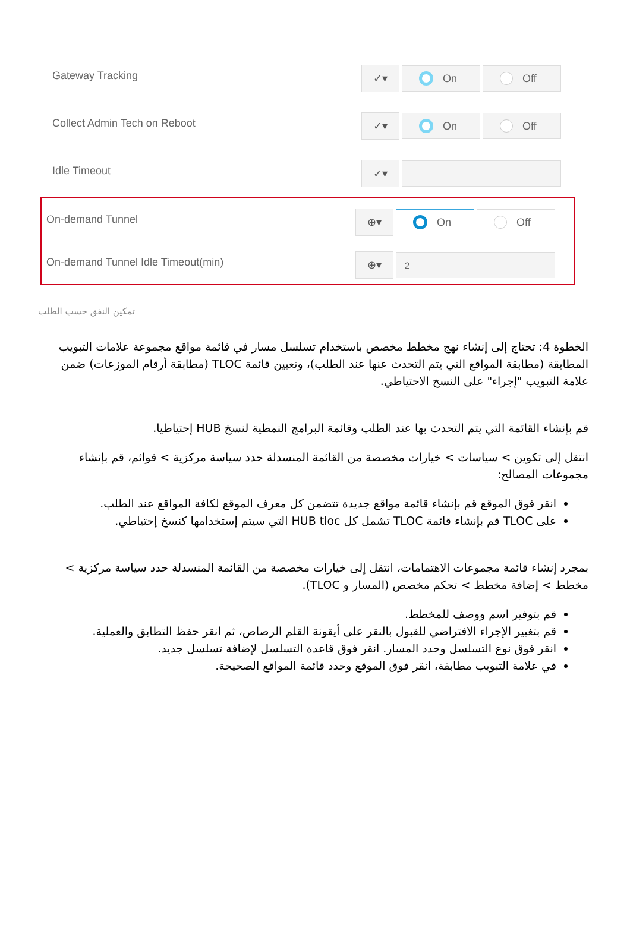Gateway Tracking
✓▾ On Off
Collect Admin Tech on Reboot
✓▾ On Off
Idle Timeout
✓▾
On-demand Tunnel
⊕▾ On Off
On-demand Tunnel Idle Timeout(min)
⊕▾
2
تمكين النفق حسب الطلب
الخطوة 4: تحتاج إلى إنشاء نهج مخطط مخصص باستخدام تسلسل مسار في قائمة مواقع مجموعة علامات التبويب المطابقة (مطابقة المواقع التي يتم التحدث عنها عند الطلب)، وتعيين قائمة TLOC (مطابقة أرقام الموزعات) ضمن علامة التبويب "إجراء" على النسخ الاحتياطي.
قم بإنشاء القائمة التي يتم التحدث بها عند الطلب وقائمة البرامج النمطية لنسخ HUB إحتياطيا.
انتقل إلى تكوين > سياسات > خيارات مخصصة من القائمة المنسدلة حدد سياسة مركزية > قوائم، قم بإنشاء مجموعات المصالح:
انقر فوق الموقع قم بإنشاء قائمة مواقع جديدة تتضمن كل معرف الموقع لكافة المواقع عند الطلب.
على TLOC قم بإنشاء قائمة TLOC تشمل كل HUB tloc التي سيتم إستخدامها كنسخ إحتياطي.
بمجرد إنشاء قائمة مجموعات الاهتمامات، انتقل إلى خيارات مخصصة من القائمة المنسدلة حدد سياسة مركزية > مخطط > إضافة مخطط > تحكم مخصص (المسار و TLOC).
قم بتوفير اسم ووصف للمخطط.
قم بتغيير الإجراء الافتراضي للقبول بالنقر على أيقونة القلم الرصاص، ثم انقر حفظ التطابق والعملية.
انقر فوق نوع التسلسل وحدد المسار. انقر فوق قاعدة التسلسل لإضافة تسلسل جديد.
في علامة التبويب مطابقة، انقر فوق الموقع وحدد قائمة المواقع الصحيحة.